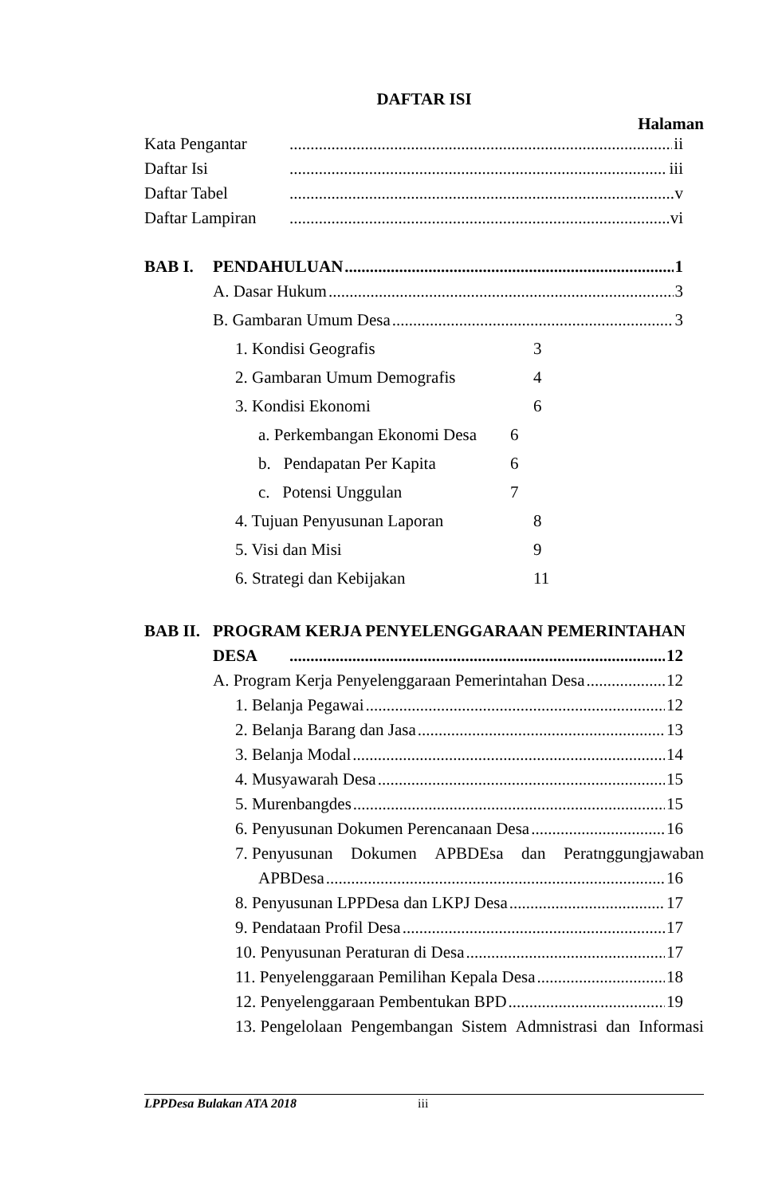DAFTAR ISI
Halaman
Kata Pengantar ii
Daftar Isi iii
Daftar Tabel v
Daftar Lampiran vi
BAB I. PENDAHULUAN 1
A. Dasar Hukum 3
B. Gambaran Umum Desa 3
1. Kondisi Geografis 3
2. Gambaran Umum Demografis 4
3. Kondisi Ekonomi 6
a. Perkembangan Ekonomi Desa 6
b. Pendapatan Per Kapita 6
c. Potensi Unggulan 7
4. Tujuan Penyusunan Laporan 8
5. Visi dan Misi 9
6. Strategi dan Kebijakan 11
BAB II. PROGRAM KERJA PENYELENGGARAAN PEMERINTAHAN
DESA 12
A. Program Kerja Penyelenggaraan Pemerintahan Desa 12
1. Belanja Pegawai 12
2. Belanja Barang dan Jasa 13
3. Belanja Modal 14
4. Musyawarah Desa 15
5. Murenbangdes 15
6. Penyusunan Dokumen Perencanaan Desa 16
7. Penyusunan Dokumen APBDEsa dan Peratnggungjawaban
APBDesa 16
8. Penyusunan LPPDesa dan LKPJ Desa 17
9. Pendataan Profil Desa 17
10. Penyusunan Peraturan di Desa 17
11. Penyelenggaraan Pemilihan Kepala Desa 18
12. Penyelenggaraan Pembentukan BPD 19
13. Pengelolaan Pengembangan Sistem Admnistrasi dan Informasi
LPPDesa Bulakan ATA 2018 iii